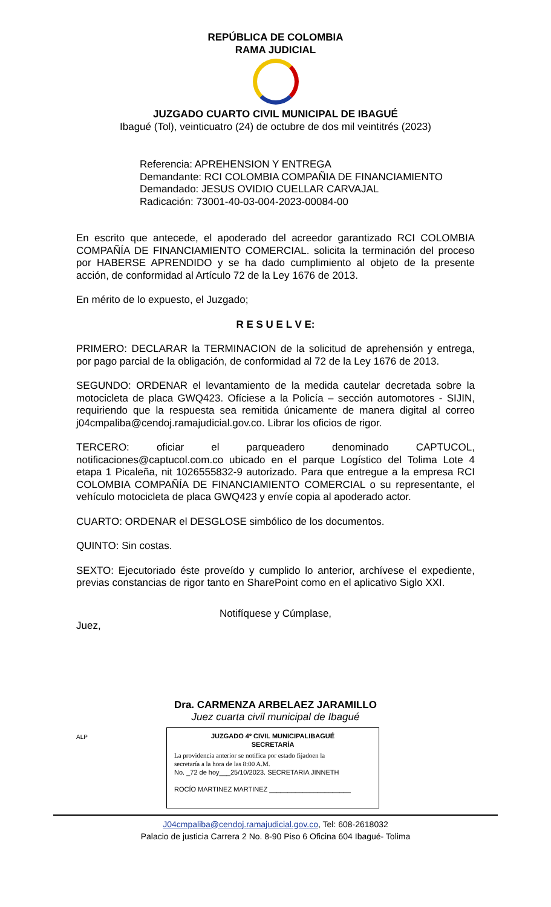REPÚBLICA DE COLOMBIA
RAMA JUDICIAL
JUZGADO CUARTO CIVIL MUNICIPAL DE IBAGUÉ
Ibagué (Tol), veinticuatro (24) de octubre de dos mil veintitrés (2023)
Referencia: APREHENSION Y ENTREGA
Demandante: RCI COLOMBIA COMPAÑIA DE FINANCIAMIENTO
Demandado: JESUS OVIDIO CUELLAR CARVAJAL
Radicación: 73001-40-03-004-2023-00084-00
En escrito que antecede, el apoderado del acreedor garantizado RCI COLOMBIA COMPAÑÍA DE FINANCIAMIENTO COMERCIAL. solicita la terminación del proceso por HABERSE APRENDIDO y se ha dado cumplimiento al objeto de la presente acción, de conformidad al Artículo 72 de la Ley 1676 de 2013.
En mérito de lo expuesto, el Juzgado;
R E S U E L V E:
PRIMERO: DECLARAR la TERMINACION de la solicitud de aprehensión y entrega, por pago parcial de la obligación, de conformidad al 72 de la Ley 1676 de 2013.
SEGUNDO: ORDENAR el levantamiento de la medida cautelar decretada sobre la motocicleta de placa GWQ423. Ofíciese a la Policía – sección automotores - SIJIN, requiriendo que la respuesta sea remitida únicamente de manera digital al correo j04cmpaliba@cendoj.ramajudicial.gov.co. Librar los oficios de rigor.
TERCERO: oficiar el parqueadero denominado CAPTUCOL, notificaciones@captucol.com.co ubicado en el parque Logístico del Tolima Lote 4 etapa 1 Picaleña, nit 1026555832-9 autorizado. Para que entregue a la empresa RCI COLOMBIA COMPAÑÍA DE FINANCIAMIENTO COMERCIAL o su representante, el vehículo motocicleta de placa GWQ423 y envíe copia al apoderado actor.
CUARTO: ORDENAR el DESGLOSE simbólico de los documentos.
QUINTO: Sin costas.
SEXTO: Ejecutoriado éste proveído y cumplido lo anterior, archívese el expediente, previas constancias de rigor tanto en SharePoint como en el aplicativo Siglo XXI.
Notifíquese y Cúmplase,
Juez,
Dra. CARMENZA ARBELAEZ JARAMILLO
Juez cuarta civil municipal de Ibagué
ALP
JUZGADO 4º CIVIL MUNICIPALIBAGUÉ
SECRETARÍA
La providencia anterior se notifica por estado fijadoen la
secretaría a la hora de las 8:00 A.M.
No. _72 de hoy___25/10/2023. SECRETARIA JINNETH
ROCÍO MARTINEZ MARTINEZ ______________________
J04cmpaliba@cendoj.ramajudicial.gov.co, Tel: 608-2618032
Palacio de justicia Carrera 2 No. 8-90 Piso 6 Oficina 604 Ibagué- Tolima